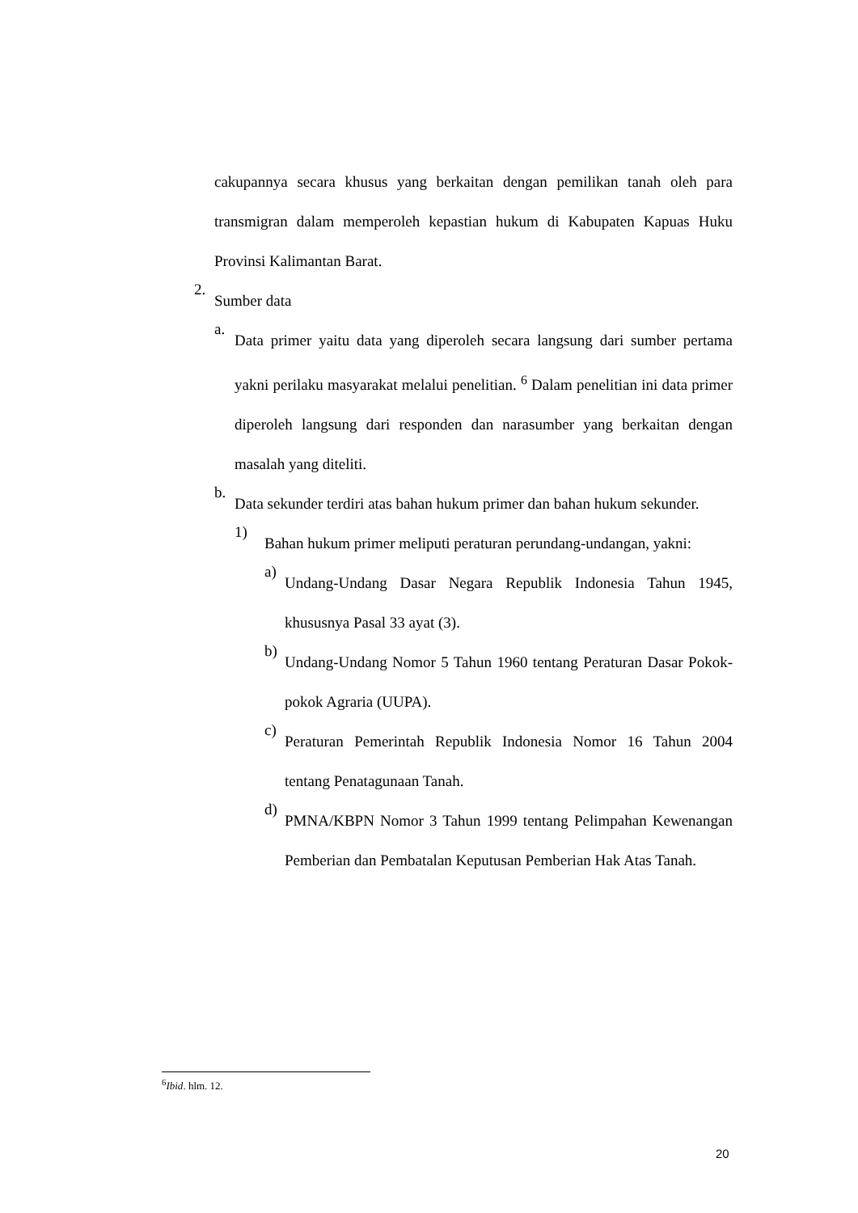cakupannya secara khusus yang berkaitan dengan pemilikan tanah oleh para transmigran dalam memperoleh kepastian hukum di Kabupaten Kapuas Huku Provinsi Kalimantan Barat.
2.
Sumber data
a.
Data primer yaitu data yang diperoleh secara langsung dari sumber pertama yakni perilaku masyarakat melalui penelitian. <sup>6</sup> Dalam penelitian ini data primer diperoleh langsung dari responden dan narasumber yang berkaitan dengan masalah yang diteliti.
b.
Data sekunder terdiri atas bahan hukum primer dan bahan hukum sekunder.
1)
Bahan hukum primer meliputi peraturan perundang-undangan, yakni:
a)
Undang-Undang Dasar Negara Republik Indonesia Tahun 1945, khususnya Pasal 33 ayat (3).
b)
Undang-Undang Nomor 5 Tahun 1960 tentang Peraturan Dasar Pokok-pokok Agraria (UUPA).
c)
Peraturan Pemerintah Republik Indonesia Nomor 16 Tahun 2004 tentang Penatagunaan Tanah.
d)
PMNA/KBPN Nomor 3 Tahun 1999 tentang Pelimpahan Kewenangan Pemberian dan Pembatalan Keputusan Pemberian Hak Atas Tanah.
<sup>6</sup> Ibid. hlm. 12.
20